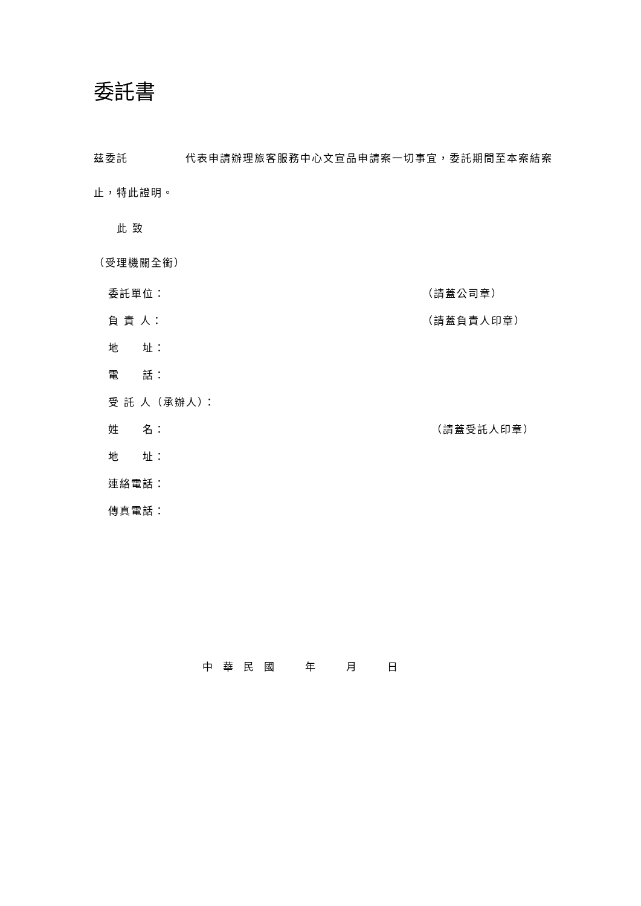委託書
茲委託　　　　　代表申請辦理旅客服務中心文宣品申請案一切事宜，委託期間至本案結案止，特此證明。
此 致
（受理機關全銜）
委託單位： （請蓋公司章）
負 責 人： （請蓋負責人印章）
地　　址：
電　　話：
受 託 人（承辦人）：
姓　　名： （請蓋受託人印章）
地　　址：
連絡電話：
傳真電話：
中　華　民　國　　　年　　　月　　　日